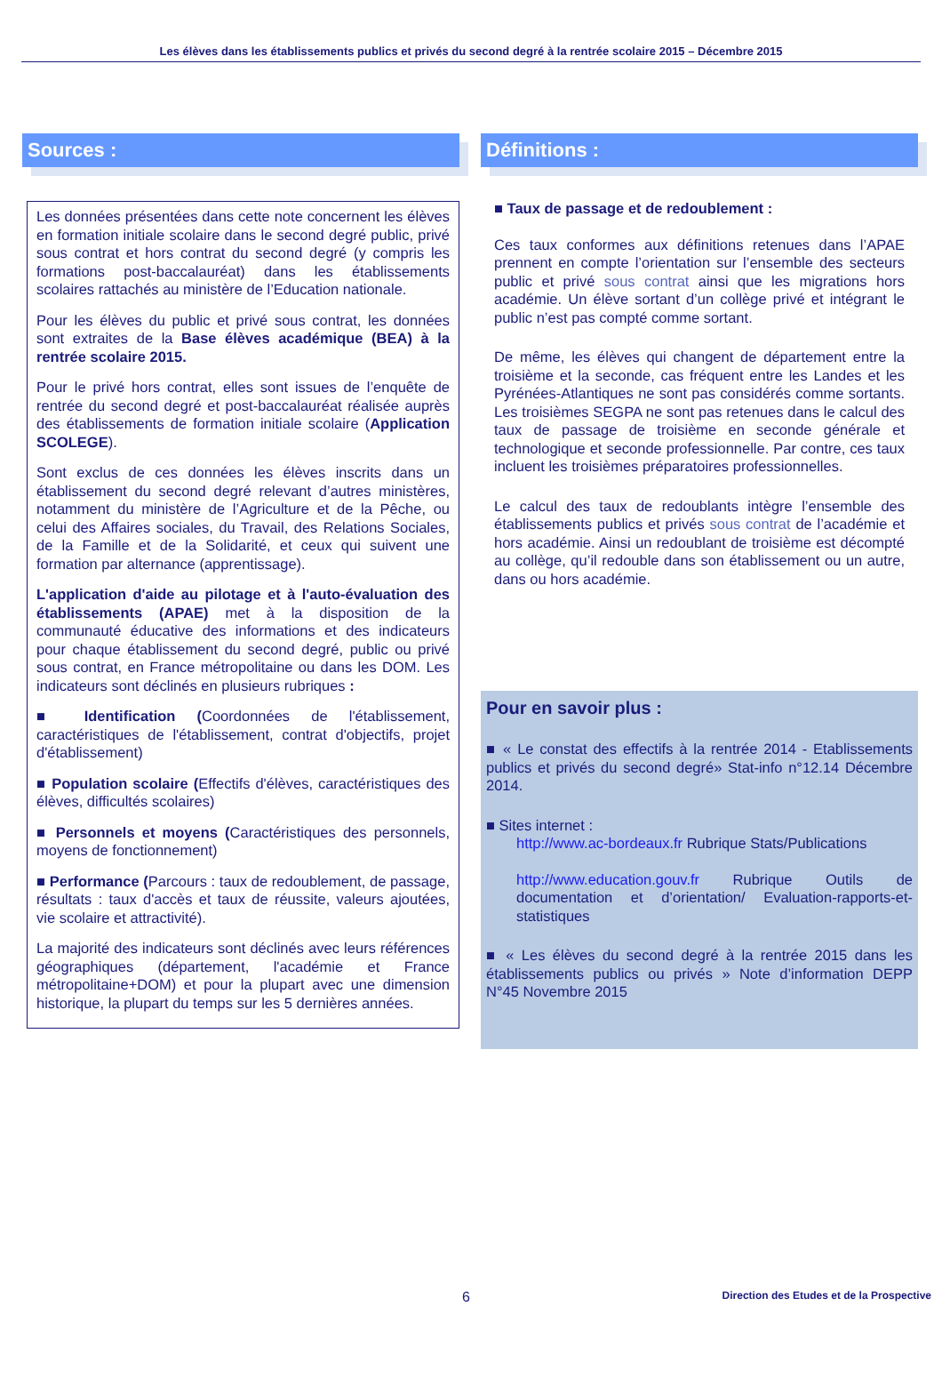Les élèves dans les établissements publics et privés du second degré à la rentrée scolaire 2015 – Décembre 2015
Sources :
Les données présentées dans cette note concernent les élèves en formation initiale scolaire dans le second degré public, privé sous contrat et hors contrat du second degré (y compris les formations post-baccalauréat) dans les établissements scolaires rattachés au ministère de l’Education nationale.
Pour les élèves du public et privé sous contrat, les données sont extraites de la Base élèves académique (BEA) à la rentrée scolaire 2015.
Pour le privé hors contrat, elles sont issues de l’enquête de rentrée du second degré et post-baccalauréat réalisée auprès des établissements de formation initiale scolaire (Application SCOLEGE).
Sont exclus de ces données les élèves inscrits dans un établissement du second degré relevant d’autres ministères, notamment du ministère de l’Agriculture et de la Pêche, ou celui des Affaires sociales, du Travail, des Relations Sociales, de la Famille et de la Solidarité, et ceux qui suivent une formation par alternance (apprentissage).
L'application d'aide au pilotage et à l'auto-évaluation des établissements (APAE) met à la disposition de la communauté éducative des informations et des indicateurs pour chaque établissement du second degré, public ou privé sous contrat, en France métropolitaine ou dans les DOM. Les indicateurs sont déclinés en plusieurs rubriques :
■ Identification (Coordonnées de l'établissement, caractéristiques de l'établissement, contrat d'objectifs, projet d'établissement)
■ Population scolaire (Effectifs d'élèves, caractéristiques des élèves, difficultés scolaires)
■ Personnels et moyens (Caractéristiques des personnels, moyens de fonctionnement)
■ Performance (Parcours : taux de redoublement, de passage, résultats : taux d'accès et taux de réussite, valeurs ajoutées, vie scolaire et attractivité).
La majorité des indicateurs sont déclinés avec leurs références géographiques (département, l'académie et France métropolitaine+DOM) et pour la plupart avec une dimension historique, la plupart du temps sur les 5 dernières années.
Définitions :
■ Taux de passage et de redoublement :
Ces taux conformes aux définitions retenues dans l’APAE prennent en compte l’orientation sur l’ensemble des secteurs public et privé sous contrat ainsi que les migrations hors académie. Un élève sortant d’un collège privé et intégrant le public n’est pas compté comme sortant.
De même, les élèves qui changent de département entre la troisième et la seconde, cas fréquent entre les Landes et les Pyrénées-Atlantiques ne sont pas considérés comme sortants. Les troisièmes SEGPA ne sont pas retenues dans le calcul des taux de passage de troisième en seconde générale et technologique et seconde professionnelle. Par contre, ces taux incluent les troisièmes préparatoires professionnelles.
Le calcul des taux de redoublants intègre l’ensemble des établissements publics et privés sous contrat de l’académie et hors académie. Ainsi un redoublant de troisième est décompté au collège, qu’il redouble dans son établissement ou un autre, dans ou hors académie.
Pour en savoir plus :
■ « Le constat des effectifs à la rentrée 2014 - Etablissements publics et privés du second degré» Stat-info n°12.14 Décembre 2014.
■ Sites internet :
http://www.ac-bordeaux.fr Rubrique Stats/Publications
http://www.education.gouv.fr Rubrique Outils de documentation et d’orientation/ Evaluation-rapports-et-statistiques
■ « Les élèves du second degré à la rentrée 2015 dans les établissements publics ou privés » Note d’information DEPP N°45 Novembre 2015
6 Direction des Etudes et de la Prospective